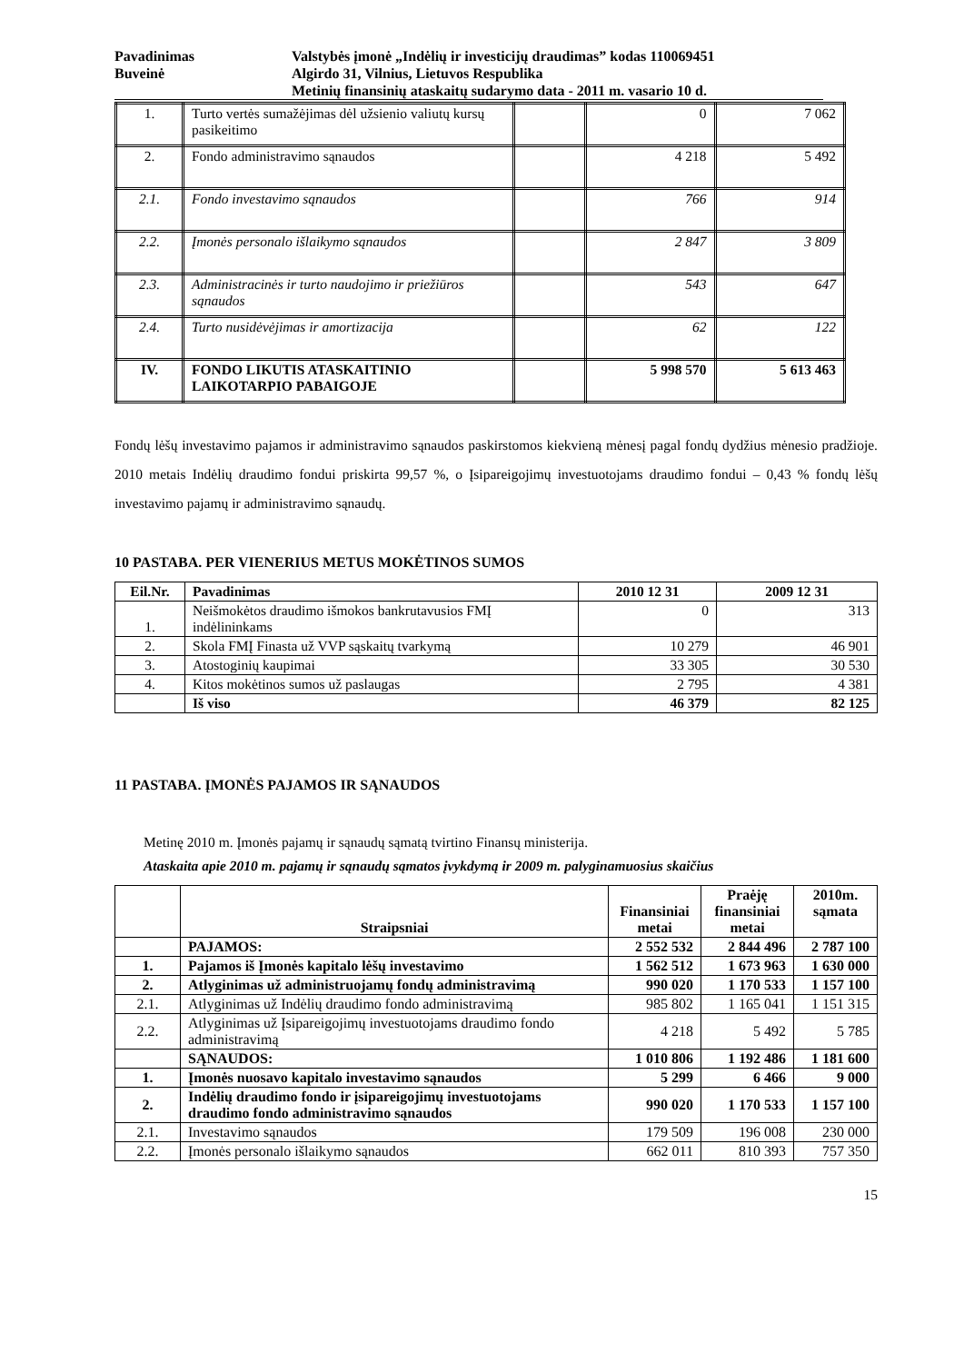Pavadinimas
Valstybės įmonė „Indėlių ir investicijų draudimas” kodas 110069451
Buveinė
Algirdo 31, Vilnius, Lietuvos Respublika
Metinių finansinių ataskaitų sudarymo data - 2011 m. vasario 10 d.
| 1. | Turto vertės sumažėjimas dėl užsienio valiutų kursų pasikeitimo | | 0 | 7 062 |
| 2. | Fondo administravimo sąnaudos | | 4 218 | 5 492 |
| 2.1. | Fondo investavimo sąnaudos | | 766 | 914 |
| 2.2. | Įmonės personalo išlaikymo sąnaudos | | 2 847 | 3 809 |
| 2.3. | Administracinės ir turto naudojimo ir priežiūros sąnaudos | | 543 | 647 |
| 2.4. | Turto nusidėvėjimas ir amortizacija | | 62 | 122 |
| IV. | FONDO LIKUTIS ATASKAITINIO LAIKOTARPIO PABAIGOJE | | 5 998 570 | 5 613 463 |
Fondų lėšų investavimo pajamos ir administravimo sąnaudos paskirstomos kiekvieną mėnesį pagal fondų dydžius mėnesio pradžioje. 2010 metais Indėlių draudimo fondui priskirta 99,57 %, o Įsipareigojimų investuotojams draudimo fondui – 0,43 % fondų lėšų investavimo pajamų ir administravimo sąnaudų.
10 PASTABA. PER VIENERIUS METUS MOKĖTINOS SUMOS
| Eil.Nr. | Pavadinimas | 2010 12 31 | 2009 12 31 |
| --- | --- | --- | --- |
| 1. | Neišmokėtos draudimo išmokos bankrutavusios FMĮ indėlininkams | 0 | 313 |
| 2. | Skola FMĮ Finasta už VVP sąskaitų tvarkymą | 10 279 | 46 901 |
| 3. | Atostoginių kaupimai | 33 305 | 30 530 |
| 4. | Kitos mokėtinos sumos už paslaugas | 2 795 | 4 381 |
| | Iš viso | 46 379 | 82 125 |
11 PASTABA. ĮMONĖS PAJAMOS IR SĄNAUDOS
Metinę 2010 m. Įmonės pajamų ir sąnaudų sąmatą tvirtino Finansų ministerija.
Ataskaita apie 2010 m. pajamų ir sąnaudų sąmatos įvykdymą ir 2009 m. palyginamuosius skaičius
| | Straipsniai | Finansiniai metai | Praėję finansiniai metai | 2010m. sąmata |
| --- | --- | --- | --- | --- |
| | PAJAMOS: | 2 552 532 | 2 844 496 | 2 787 100 |
| 1. | Pajamos iš Įmonės kapitalo lėšų investavimo | 1 562 512 | 1 673 963 | 1 630 000 |
| 2. | Atlyginimas už administruojamų fondų administravimą | 990 020 | 1 170 533 | 1 157 100 |
| 2.1. | Atlyginimas už Indėlių draudimo fondo administravimą | 985 802 | 1 165 041 | 1 151 315 |
| 2.2. | Atlyginimas už Įsipareigojimų investuotojams draudimo fondo administravimą | 4 218 | 5 492 | 5 785 |
| | SĄNAUDOS: | 1 010 806 | 1 192 486 | 1 181 600 |
| 1. | Įmonės nuosavo kapitalo investavimo sąnaudos | 5 299 | 6 466 | 9 000 |
| 2. | Indėlių draudimo fondo ir įsipareigojimų investuotojams draudimo fondo administravimo sąnaudos | 990 020 | 1 170 533 | 1 157 100 |
| 2.1. | Investavimo sąnaudos | 179 509 | 196 008 | 230 000 |
| 2.2. | Įmonės personalo išlaikymo sąnaudos | 662 011 | 810 393 | 757 350 |
15